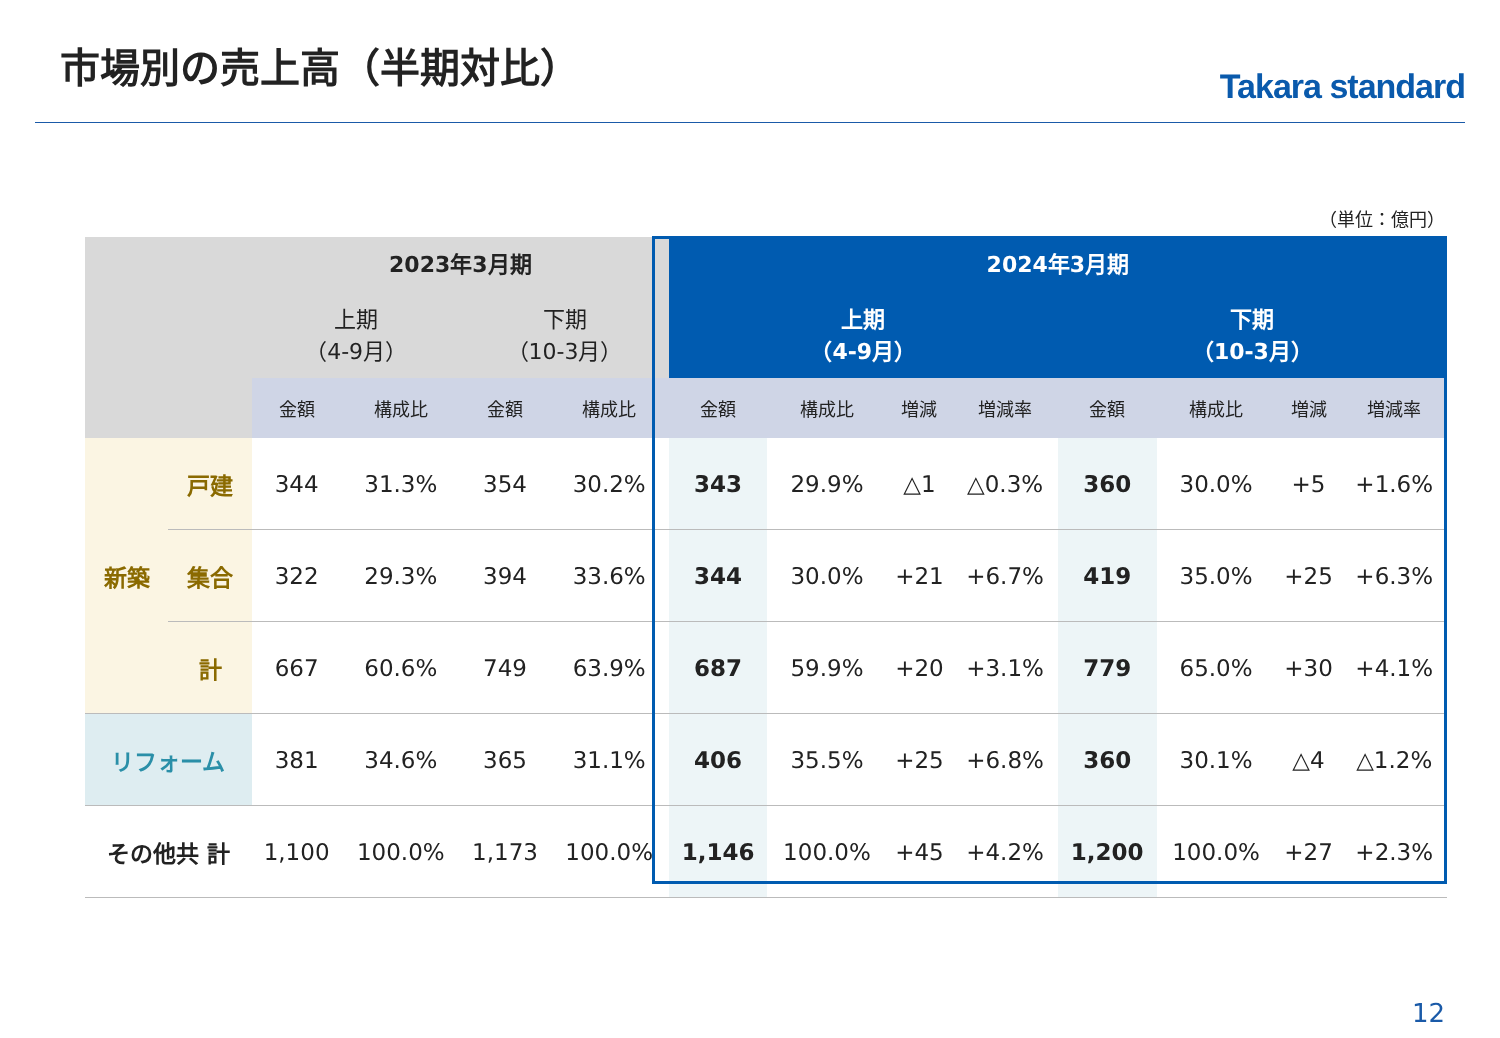市場別の売上高（半期対比）
Takara standard
（単位：億円）
| | | 2023年3月期 | | | | 2024年3月期 | | | | | | | |
| --- | --- | --- | --- | --- | --- | --- | --- | --- | --- | --- | --- | --- | --- |
| | | 上期 （4-9月） | | 下期 （10-3月） | | 上期 （4-9月） | | | | 下期 （10-3月） | | | |
| | | 金額 | 構成比 | 金額 | 構成比 | 金額 | 構成比 | 増減 | 増減率 | 金額 | 構成比 | 増減 | 増減率 |
| 新築 | 戸建 | 344 | 31.3% | 354 | 30.2% | 343 | 29.9% | △1 | △0.3% | 360 | 30.0% | +5 | +1.6% |
| | 集合 | 322 | 29.3% | 394 | 33.6% | 344 | 30.0% | +21 | +6.7% | 419 | 35.0% | +25 | +6.3% |
| | 計 | 667 | 60.6% | 749 | 63.9% | 687 | 59.9% | +20 | +3.1% | 779 | 65.0% | +30 | +4.1% |
| リフォーム | | 381 | 34.6% | 365 | 31.1% | 406 | 35.5% | +25 | +6.8% | 360 | 30.1% | △4 | △1.2% |
| その他共 計 | | 1,100 | 100.0% | 1,173 | 100.0% | 1,146 | 100.0% | +45 | +4.2% | 1,200 | 100.0% | +27 | +2.3% |
12